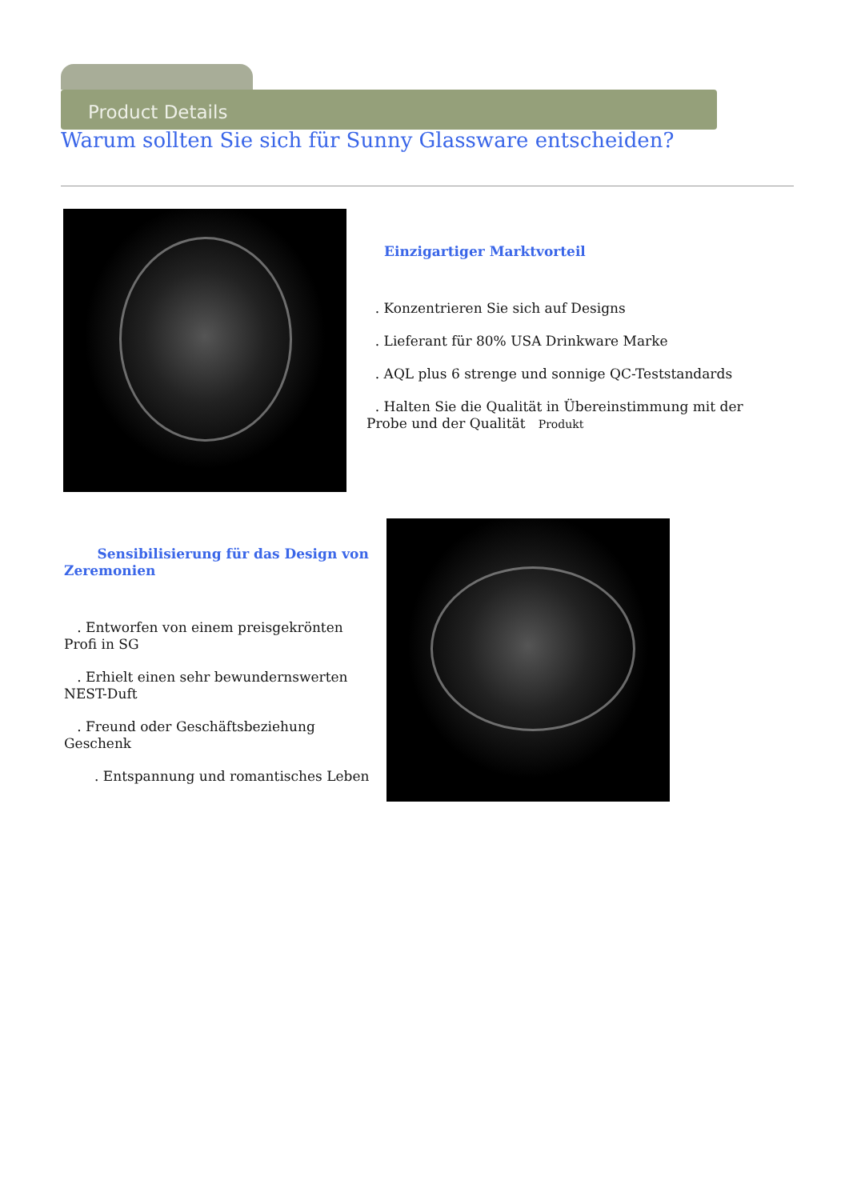Product Details
Warum sollten Sie sich für Sunny Glassware entscheiden?
Einzigartiger Marktvorteil
. Konzentrieren Sie sich auf Designs
. Lieferant für 80% USA Drinkware Marke
. AQL plus 6 strenge und sonnige QC-Teststandards
. Halten Sie die Qualität in Übereinstimmung mit der Probe und der Qualität Produkt
Sensibilisierung für das Design von Zeremonien
. Entworfen von einem preisgekrönten Profi in SG
. Erhielt einen sehr bewundernswerten NEST-Duft
. Freund oder Geschäftsbeziehung Geschenk
. Entspannung und romantisches Leben